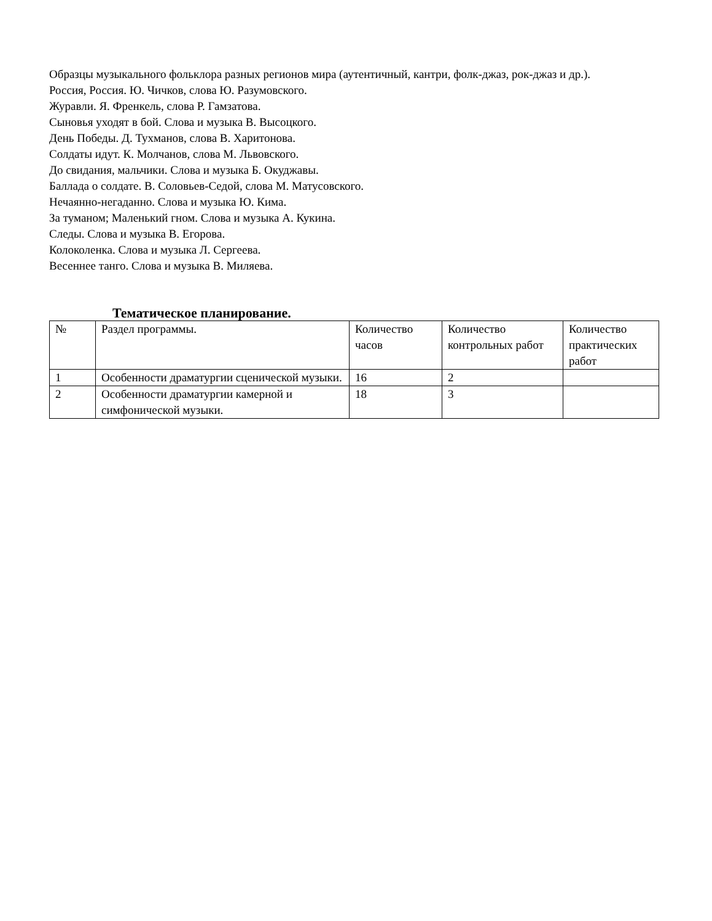Образцы музыкального фольклора разных регионов мира (аутентичный, кантри, фолк-джаз, рок-джаз и др.).
Россия, Россия. Ю. Чичков, слова Ю. Разумовского.
Журавли. Я. Френкель, слова Р. Гамзатова.
Сыновья уходят в бой. Слова и музыка В. Высоцкого.
День Победы. Д. Тухманов, слова В. Харитонова.
Солдаты идут. К. Молчанов, слова М. Львовского.
До свидания, мальчики. Слова и музыка Б. Окуджавы.
Баллада о солдате. В. Соловьев-Седой, слова М. Матусовского.
Нечаянно-негаданно. Слова и музыка Ю. Кима.
За туманом; Маленький гном. Слова и музыка А. Кукина.
Следы. Слова и музыка В. Егорова.
Колоколенка. Слова и музыка Л. Сергеева.
Весеннее танго. Слова и музыка В. Миляева.
Тематическое планирование.
| № | Раздел программы. | Количество часов | Количество контрольных работ | Количество практических работ |
| --- | --- | --- | --- | --- |
| 1 | Особенности драматургии сценической музыки. | 16 | 2 | |
| 2 | Особенности драматургии камерной и симфонической музыки. | 18 | 3 | |